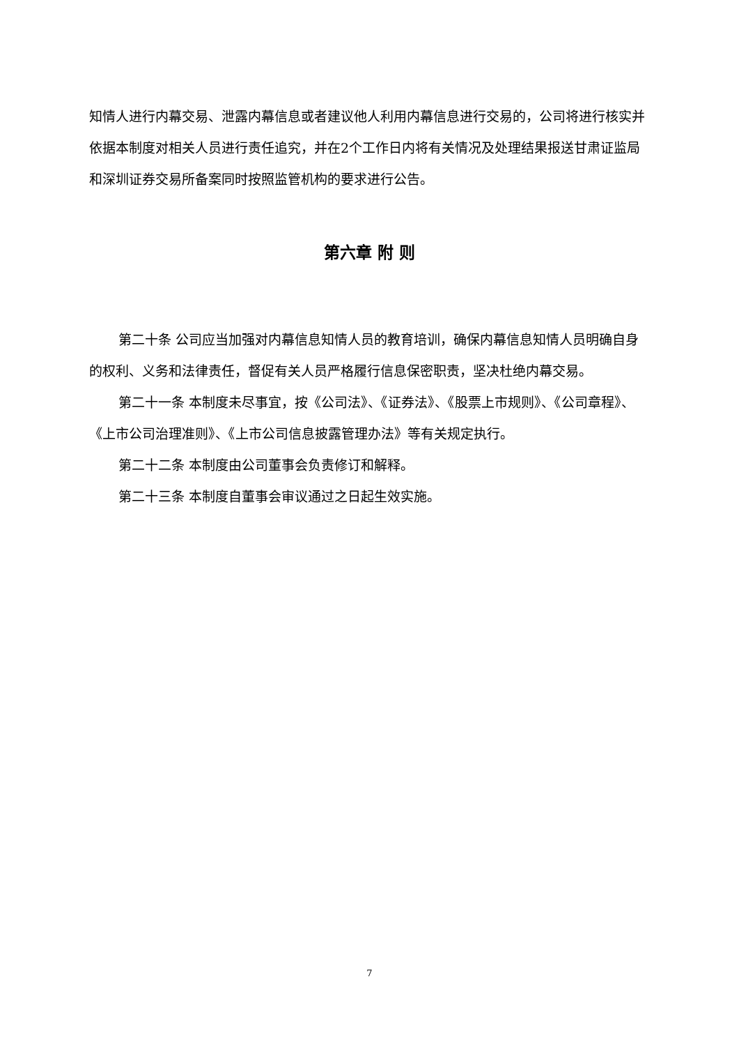知情人进行内幕交易、泄露内幕信息或者建议他人利用内幕信息进行交易的，公司将进行核实并依据本制度对相关人员进行责任追究，并在2个工作日内将有关情况及处理结果报送甘肃证监局和深圳证券交易所备案同时按照监管机构的要求进行公告。
第六章 附 则
第二十条 公司应当加强对内幕信息知情人员的教育培训，确保内幕信息知情人员明确自身的权利、义务和法律责任，督促有关人员严格履行信息保密职责，坚决杜绝内幕交易。
第二十一条 本制度未尽事宜，按《公司法》、《证券法》、《股票上市规则》、《公司章程》、《上市公司治理准则》、《上市公司信息披露管理办法》等有关规定执行。
第二十二条 本制度由公司董事会负责修订和解释。
第二十三条 本制度自董事会审议通过之日起生效实施。
7